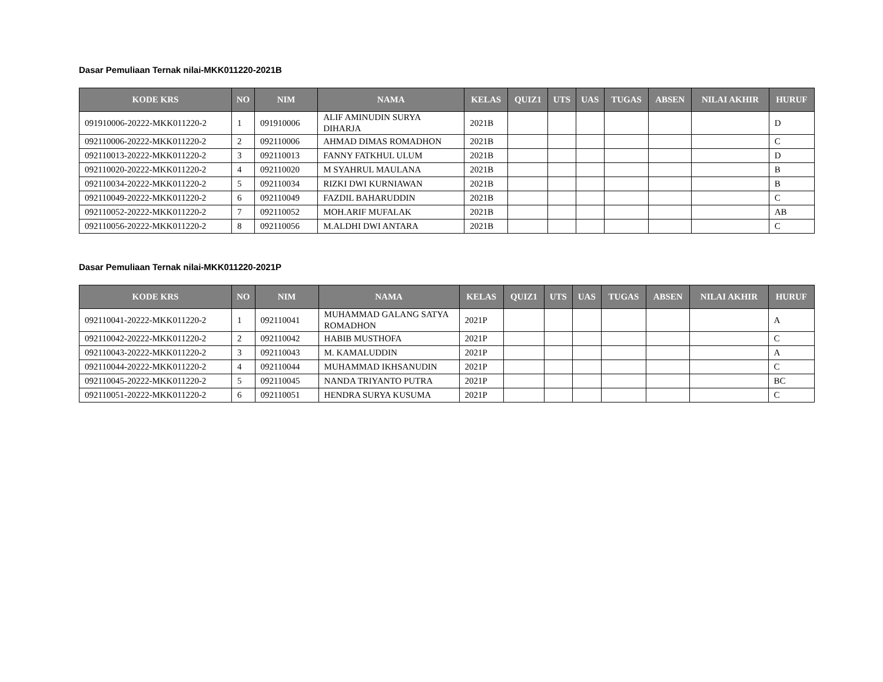Dasar Pemuliaan Ternak nilai-MKK011220-2021B
| KODE KRS | NO | NIM | NAMA | KELAS | QUIZ1 | UTS | UAS | TUGAS | ABSEN | NILAI AKHIR | HURUF |
| --- | --- | --- | --- | --- | --- | --- | --- | --- | --- | --- | --- |
| 091910006-20222-MKK011220-2 | 1 | 091910006 | ALIF AMINUDIN SURYA DIHARJA | 2021B | | | | | | | D |
| 092110006-20222-MKK011220-2 | 2 | 092110006 | AHMAD DIMAS ROMADHON | 2021B | | | | | | | C |
| 092110013-20222-MKK011220-2 | 3 | 092110013 | FANNY FATKHUL ULUM | 2021B | | | | | | | D |
| 092110020-20222-MKK011220-2 | 4 | 092110020 | M SYAHRUL MAULANA | 2021B | | | | | | | B |
| 092110034-20222-MKK011220-2 | 5 | 092110034 | RIZKI DWI KURNIAWAN | 2021B | | | | | | | B |
| 092110049-20222-MKK011220-2 | 6 | 092110049 | FAZDIL BAHARUDDIN | 2021B | | | | | | | C |
| 092110052-20222-MKK011220-2 | 7 | 092110052 | MOH.ARIF MUFALAK | 2021B | | | | | | | AB |
| 092110056-20222-MKK011220-2 | 8 | 092110056 | M.ALDHI DWI ANTARA | 2021B | | | | | | | C |
Dasar Pemuliaan Ternak nilai-MKK011220-2021P
| KODE KRS | NO | NIM | NAMA | KELAS | QUIZ1 | UTS | UAS | TUGAS | ABSEN | NILAI AKHIR | HURUF |
| --- | --- | --- | --- | --- | --- | --- | --- | --- | --- | --- | --- |
| 092110041-20222-MKK011220-2 | 1 | 092110041 | MUHAMMAD GALANG SATYA ROMADHON | 2021P | | | | | | | A |
| 092110042-20222-MKK011220-2 | 2 | 092110042 | HABIB MUSTHOFA | 2021P | | | | | | | C |
| 092110043-20222-MKK011220-2 | 3 | 092110043 | M. KAMALUDDIN | 2021P | | | | | | | A |
| 092110044-20222-MKK011220-2 | 4 | 092110044 | MUHAMMAD IKHSANUDIN | 2021P | | | | | | | C |
| 092110045-20222-MKK011220-2 | 5 | 092110045 | NANDA TRIYANTO PUTRA | 2021P | | | | | | | BC |
| 092110051-20222-MKK011220-2 | 6 | 092110051 | HENDRA SURYA KUSUMA | 2021P | | | | | | | C |